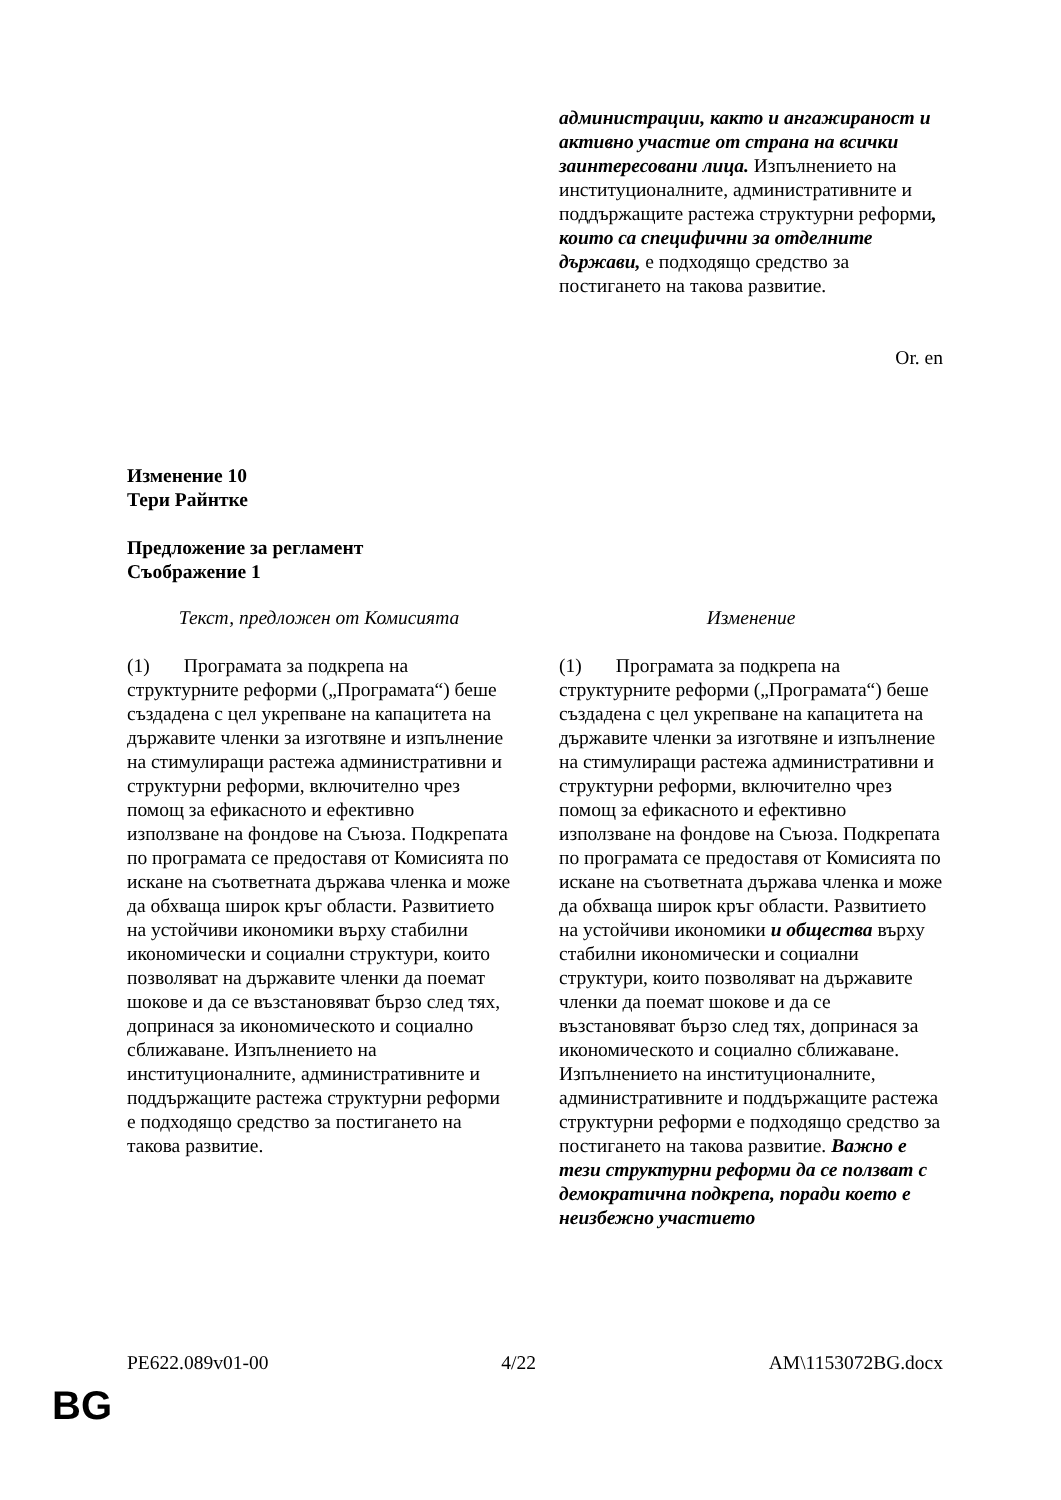| | администрации, както и ангажираност и активно участие от страна на всички заинтересовани лица. Изпълнението на институционалните, административните и поддържащите растежа структурни реформи , които са специфични за отделните държави, е подходящо средство за постигането на такова развитие. |
Or. en
Изменение 10
Тери Райнтке
Предложение за регламент
Съображение 1
| Текст, предложен от Комисията | Изменение |
| (1) Програмата за подкрепа на структурните реформи („Програмата“) беше създадена с цел укрепване на капацитета на държавите членки за изготвяне и изпълнение на стимулиращи растежа административни и структурни реформи, включително чрез помощ за ефикасното и ефективно използване на фондове на Съюза. Подкрепата по програмата се предоставя от Комисията по искане на съответната държава членка и може да обхваща широк кръг области. Развитието на устойчиви икономики върху стабилни икономически и социални структури, които позволяват на държавите членки да поемат шокове и да се възстановяват бързо след тях, допринася за икономическото и социално сближаване. Изпълнението на институционалните, административните и поддържащите растежа структурни реформи е подходящо средство за постигането на такова развитие. | (1) Програмата за подкрепа на структурните реформи („Програмата“) беше създадена с цел укрепване на капацитета на държавите членки за изготвяне и изпълнение на стимулиращи растежа административни и структурни реформи, включително чрез помощ за ефикасното и ефективно използване на фондове на Съюза. Подкрепата по програмата се предоставя от Комисията по искане на съответната държава членка и може да обхваща широк кръг области. Развитието на устойчиви икономики и общества върху стабилни икономически и социални структури, които позволяват на държавите членки да поемат шокове и да се възстановяват бързо след тях, допринася за икономическото и социално сближаване. Изпълнението на институционалните, административните и поддържащите растежа структурни реформи е подходящо средство за постигането на такова развитие. Важно е тези структурни реформи да се ползват с демократична подкрепа, поради което е неизбежно участието |
PE622.089v01-00 4/22 AM\1153072BG.docx
BG